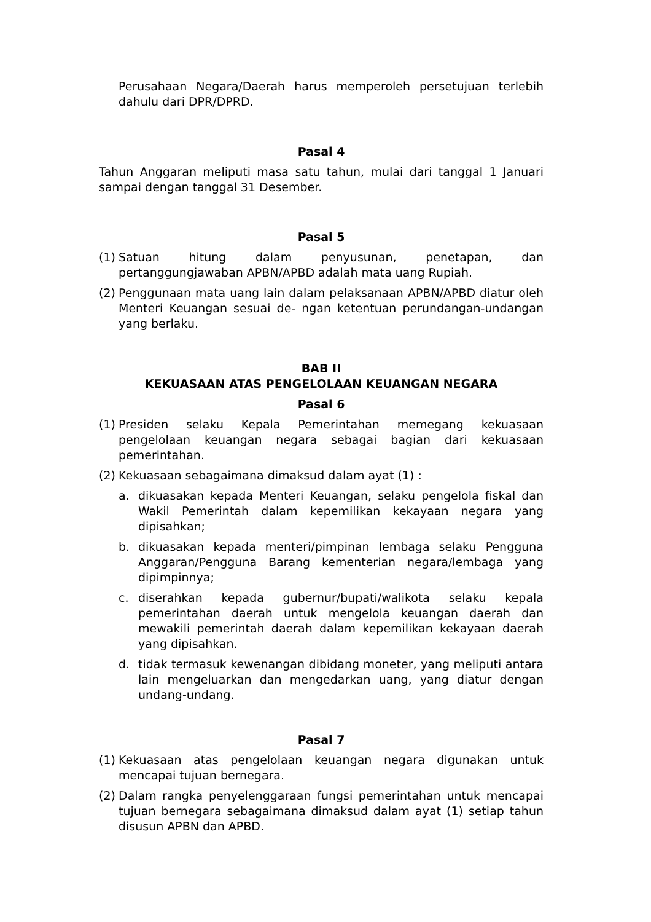Perusahaan Negara/Daerah harus memperoleh persetujuan terlebih dahulu dari DPR/DPRD.
Pasal 4
Tahun Anggaran meliputi masa satu tahun, mulai dari tanggal 1 Januari sampai dengan tanggal 31 Desember.
Pasal 5
(1) Satuan hitung dalam penyusunan, penetapan, dan pertanggungjawaban APBN/APBD adalah mata uang Rupiah.
(2) Penggunaan mata uang lain dalam pelaksanaan APBN/APBD diatur oleh Menteri Keuangan sesuai de- ngan ketentuan perundangan-undangan yang berlaku.
BAB II
KEKUASAAN ATAS PENGELOLAAN KEUANGAN NEGARA
Pasal 6
(1) Presiden selaku Kepala Pemerintahan memegang kekuasaan pengelolaan keuangan negara sebagai bagian dari kekuasaan pemerintahan.
(2) Kekuasaan sebagaimana dimaksud dalam ayat (1) :
a. dikuasakan kepada Menteri Keuangan, selaku pengelola fiskal dan Wakil Pemerintah dalam kepemilikan kekayaan negara yang dipisahkan;
b. dikuasakan kepada menteri/pimpinan lembaga selaku Pengguna Anggaran/Pengguna Barang kementerian negara/lembaga yang dipimpinnya;
c. diserahkan kepada gubernur/bupati/walikota selaku kepala pemerintahan daerah untuk mengelola keuangan daerah dan mewakili pemerintah daerah dalam kepemilikan kekayaan daerah yang dipisahkan.
d. tidak termasuk kewenangan dibidang moneter, yang meliputi antara lain mengeluarkan dan mengedarkan uang, yang diatur dengan undang-undang.
Pasal 7
(1) Kekuasaan atas pengelolaan keuangan negara digunakan untuk mencapai tujuan bernegara.
(2) Dalam rangka penyelenggaraan fungsi pemerintahan untuk mencapai tujuan bernegara sebagaimana dimaksud dalam ayat (1) setiap tahun disusun APBN dan APBD.